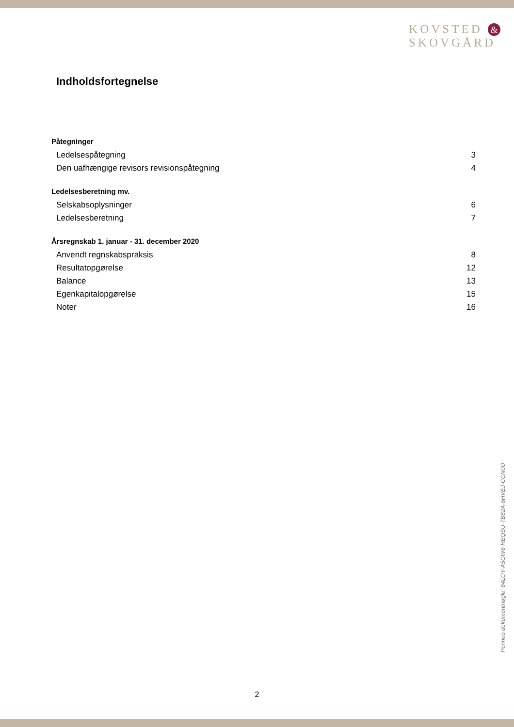KOVSTED &
SKOVGÅRD
Indholdsfortegnelse
Påtegninger
Ledelsespåtegning 3
Den uafhængige revisors revisionspåtegning 4
Ledelsesberetning mv.
Selskabsoplysninger 6
Ledelsesberetning 7
Årsregnskab 1. januar - 31. december 2020
Anvendt regnskabspraksis 8
Resultatopgørelse 12
Balance 13
Egenkapitalopgørelse 15
Noter 16
Penneo dokumentnøgle: 84LOY-A5GW8-HEQSU-TB82A-6HVEJ-CCN0O
2